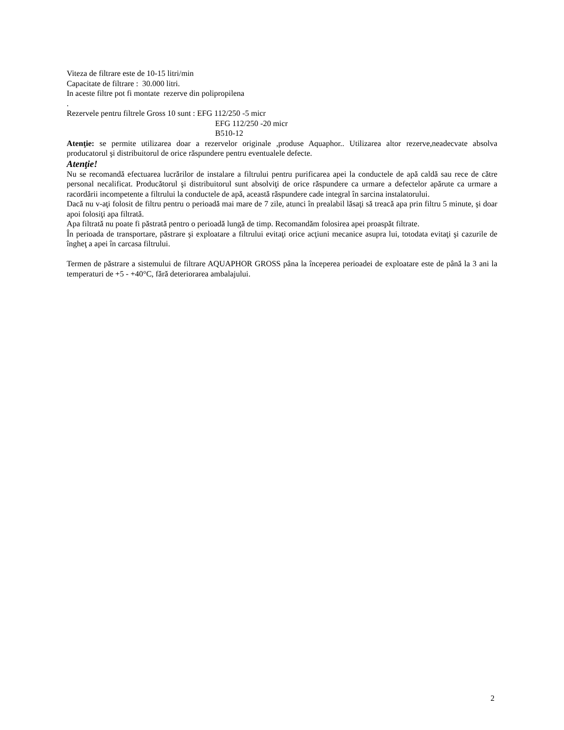Viteza de filtrare este de 10-15 litri/min
Capacitate de filtrare : 30.000 litri.
In aceste filtre pot fi montate rezerve din polipropilena
.
Rezervele pentru filtrele Gross 10 sunt : EFG 112/250 -5 micr
EFG 112/250 -20 micr
B510-12
Atenţie: se permite utilizarea doar a rezervelor originale ,produse Aquaphor.. Utilizarea altor rezerve,neadecvate absolva producatorul şi distribuitorul de orice răspundere pentru eventualele defecte.
Atenţie!
Nu se recomandă efectuarea lucrărilor de instalare a filtrului pentru purificarea apei la conductele de apă caldă sau rece de către personal necalificat. Producătorul şi distribuitorul sunt absolviţi de orice răspundere ca urmare a defectelor apărute ca urmare a racordării incompetente a filtrului la conductele de apă, această răspundere cade integral în sarcina instalatorului.
Dacă nu v-aţi folosit de filtru pentru o perioadă mai mare de 7 zile, atunci în prealabil lăsaţi să treacă apa prin filtru 5 minute, şi doar apoi folosiţi apa filtrată.
Apa filtrată nu poate fi păstrată pentro o perioadă lungă de timp. Recomandăm folosirea apei proaspăt filtrate.
În perioada de transportare, păstrare şi exploatare a filtrului evitaţi orice acţiuni mecanice asupra lui, totodata evitaţi şi cazurile de îngheţ a apei în carcasa filtrului.
Termen de păstrare a sistemului de filtrare AQUAPHOR GROSS pâna la începerea perioadei de exploatare este de până la 3 ani la temperaturi de +5 - +40°C, fără deteriorarea ambalajului.
2